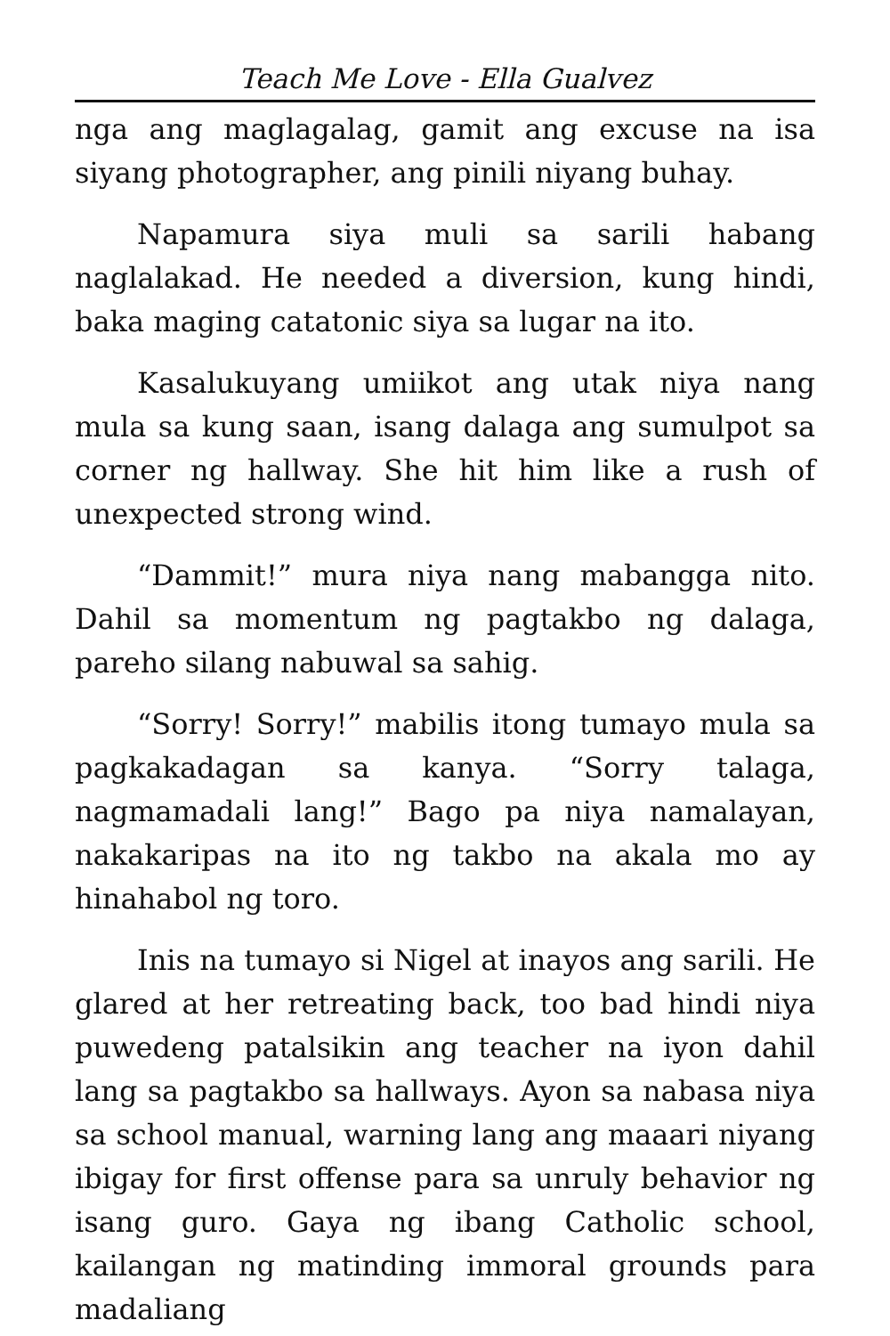Teach Me Love - Ella Gualvez
nga ang maglagalag, gamit ang excuse na isa siyang photographer, ang pinili niyang buhay.
Napamura siya muli sa sarili habang naglalakad. He needed a diversion, kung hindi, baka maging catatonic siya sa lugar na ito.
Kasalukuyang umiikot ang utak niya nang mula sa kung saan, isang dalaga ang sumulpot sa corner ng hallway. She hit him like a rush of unexpected strong wind.
“Dammit!” mura niya nang mabangga nito. Dahil sa momentum ng pagtakbo ng dalaga, pareho silang nabuwal sa sahig.
“Sorry! Sorry!” mabilis itong tumayo mula sa pagkakadagan sa kanya. “Sorry talaga, nagmamadali lang!” Bago pa niya namalayan, nakakaripas na ito ng takbo na akala mo ay hinahabol ng toro.
Inis na tumayo si Nigel at inayos ang sarili. He glared at her retreating back, too bad hindi niya puwedeng patalsikin ang teacher na iyon dahil lang sa pagtakbo sa hallways. Ayon sa nabasa niya sa school manual, warning lang ang maaari niyang ibigay for first offense para sa unruly behavior ng isang guro. Gaya ng ibang Catholic school, kailangan ng matinding immoral grounds para madaliang